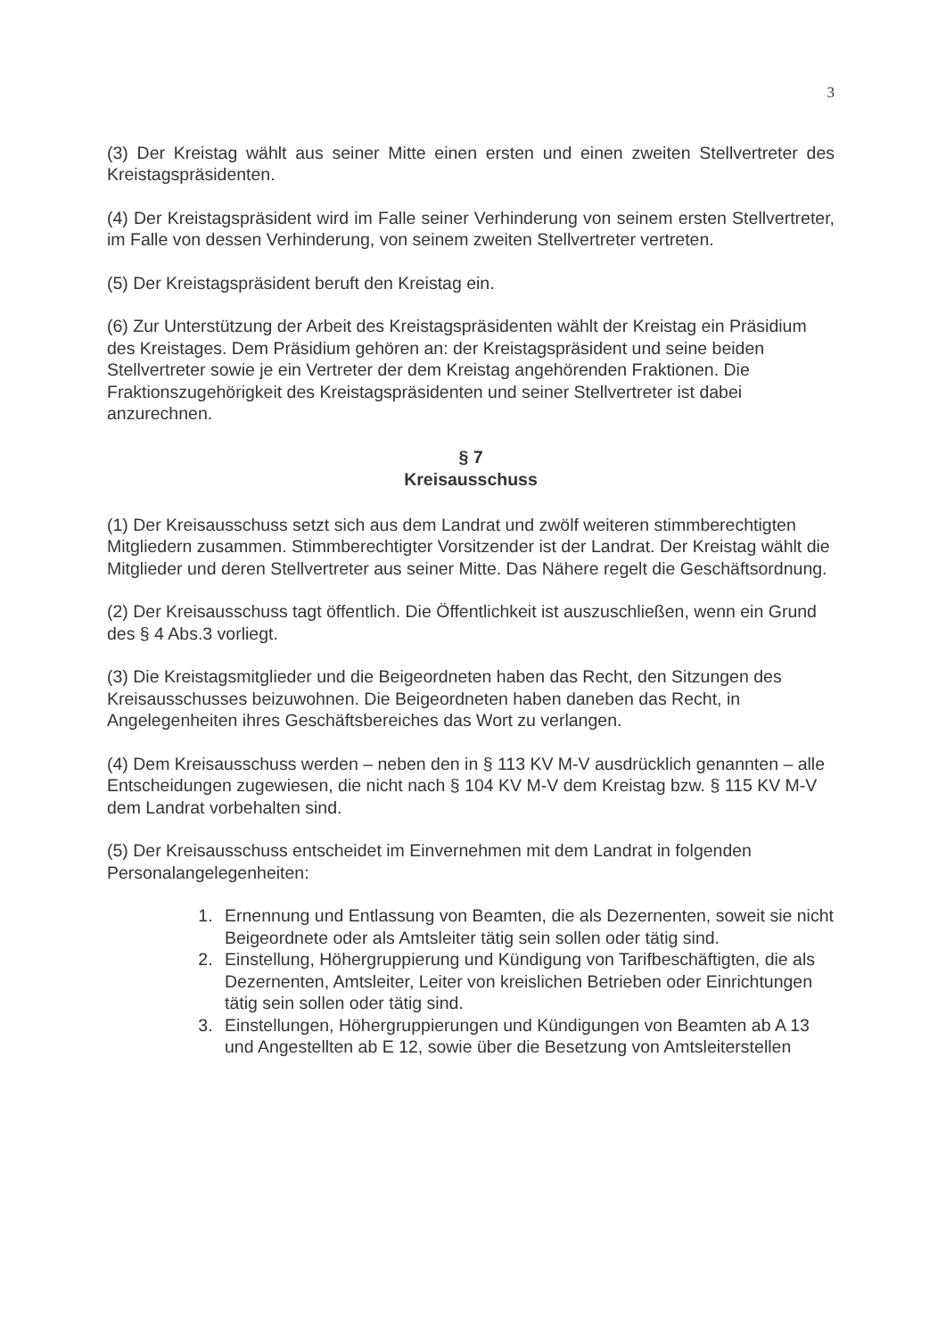3
(3) Der Kreistag wählt aus seiner Mitte einen ersten und einen zweiten Stellvertreter des Kreistagspräsidenten.
(4) Der Kreistagspräsident wird im Falle seiner Verhinderung von seinem ersten Stellvertreter, im Falle von dessen Verhinderung, von seinem zweiten Stellvertreter vertreten.
(5) Der Kreistagspräsident beruft den Kreistag ein.
(6) Zur Unterstützung der Arbeit des Kreistagspräsidenten wählt der Kreistag ein Präsidium des Kreistages. Dem Präsidium gehören an: der Kreistagspräsident und seine beiden Stellvertreter sowie je ein Vertreter der dem Kreistag angehörenden Fraktionen. Die Fraktionszugehörigkeit des Kreistagspräsidenten und seiner Stellvertreter ist dabei anzurechnen.
§ 7
Kreisausschuss
(1) Der Kreisausschuss setzt sich aus dem Landrat und zwölf weiteren stimmberechtigten Mitgliedern zusammen. Stimmberechtigter Vorsitzender ist der Landrat. Der Kreistag wählt die Mitglieder und deren Stellvertreter aus seiner Mitte. Das Nähere regelt die Geschäftsordnung.
(2) Der Kreisausschuss tagt öffentlich. Die Öffentlichkeit ist auszuschließen, wenn ein Grund des § 4 Abs.3 vorliegt.
(3) Die Kreistagsmitglieder und die Beigeordneten haben das Recht, den Sitzungen des Kreisausschusses beizuwohnen. Die Beigeordneten haben daneben das Recht, in Angelegenheiten ihres Geschäftsbereiches das Wort zu verlangen.
(4) Dem Kreisausschuss werden – neben den in § 113 KV M-V ausdrücklich genannten – alle Entscheidungen zugewiesen, die nicht nach § 104 KV M-V dem Kreistag bzw. § 115 KV M-V dem Landrat vorbehalten sind.
(5) Der Kreisausschuss entscheidet im Einvernehmen mit dem Landrat in folgenden Personalangelegenheiten:
1. Ernennung und Entlassung von Beamten, die als Dezernenten, soweit sie nicht Beigeordnete oder als Amtsleiter tätig sein sollen oder tätig sind.
2. Einstellung, Höhergruppierung und Kündigung von Tarifbeschäftigten, die als Dezernenten, Amtsleiter, Leiter von kreislichen Betrieben oder Einrichtungen tätig sein sollen oder tätig sind.
3. Einstellungen, Höhergruppierungen und Kündigungen von Beamten ab A 13 und Angestellten ab E 12, sowie über die Besetzung von Amtsleiterstellen